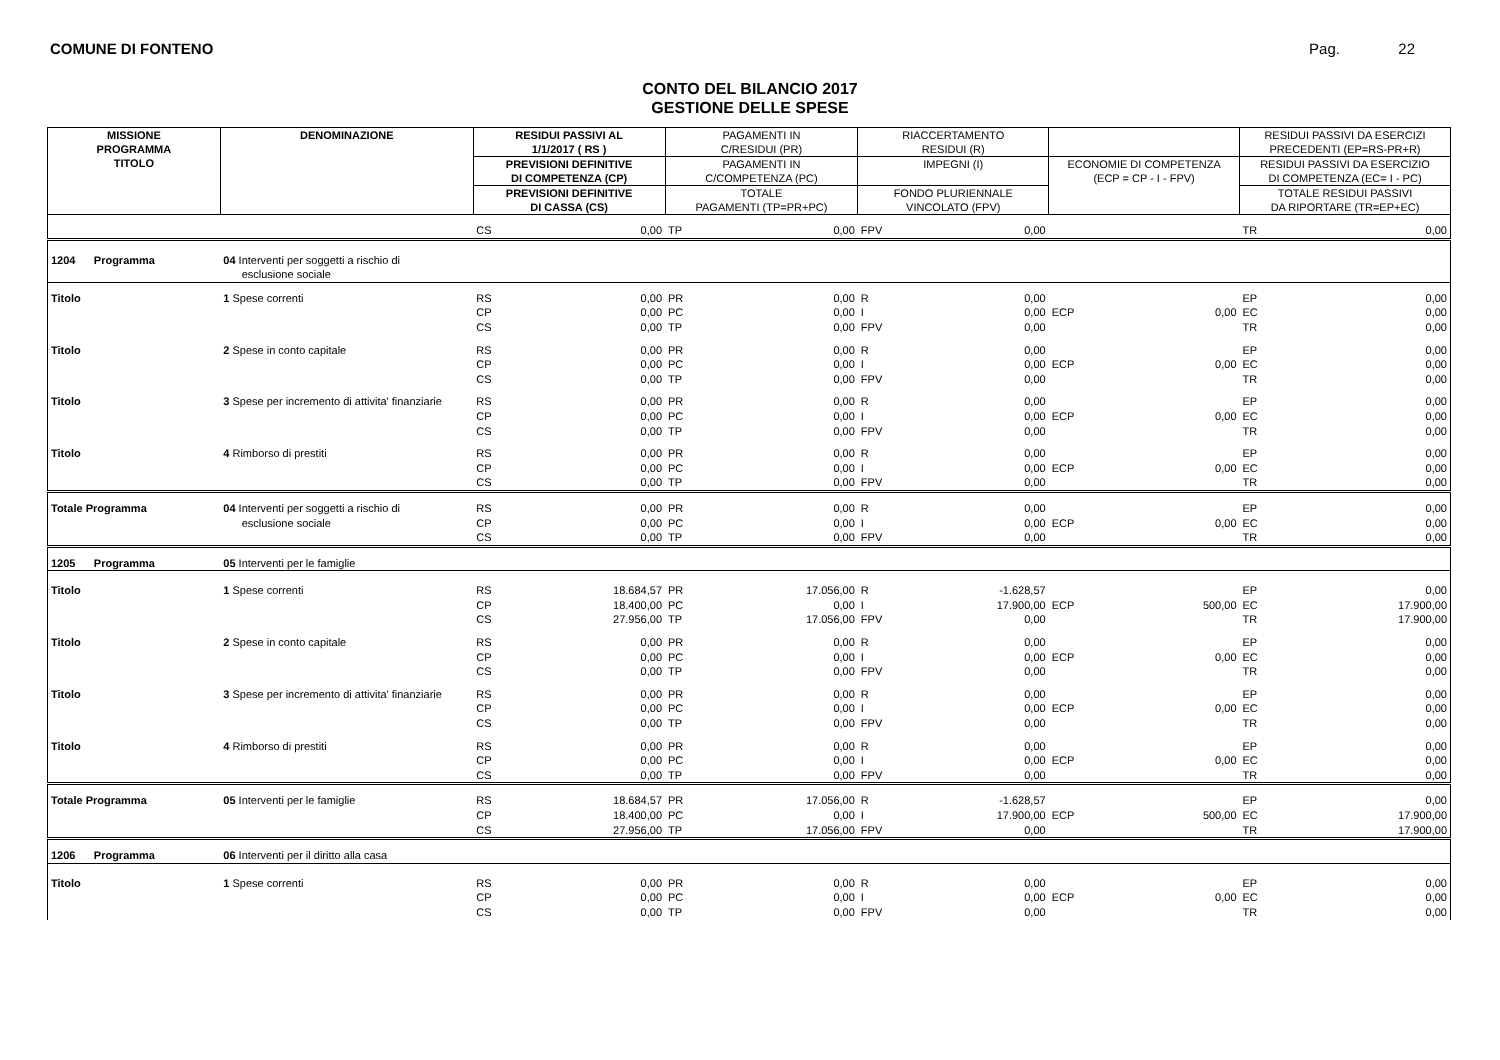COMUNE DI FONTENO Pag. 22
CONTO DEL BILANCIO 2017
GESTIONE DELLE SPESE
| MISSIONE PROGRAMMA TITOLO | DENOMINAZIONE | RESIDUI PASSIVI AL 1/1/2017 ( RS ) | | PAGAMENTI IN C/RESIDUI (PR) | | RIACCERTAMENTO RESIDUI (R) | | | | RESIDUI PASSIVI DA ESERCIZI PRECEDENTI (EP=RS-PR+R) | |
| --- | --- | --- | --- | --- | --- | --- | --- | --- | --- | --- | --- |
| | | PREVISIONI DEFINITIVE DI COMPETENZA (CP) | | PAGAMENTI IN C/COMPETENZA (PC) | | IMPEGNI (I) | | ECONOMIE DI COMPETENZA (ECP = CP - I - FPV) | | RESIDUI PASSIVI DA ESERCIZIO DI COMPETENZA (EC= I - PC) | |
| | | PREVISIONI DEFINITIVE DI CASSA (CS) | | TOTALE PAGAMENTI (TP=PR+PC) | | FONDO PLURIENNALE VINCOLATO (FPV) | | | | TOTALE RESIDUI PASSIVI DA RIPORTARE (TR=EP+EC) | |
| | | CS | 0,00 | TP | 0,00 | FPV | 0,00 | | | TR | 0,00 |
| 1204 Programma | 04 Interventi per soggetti a rischio di esclusione sociale | | | | | | | | | | |
| Titolo | 1 Spese correnti | RS | 0,00 | PR | 0,00 | R | 0,00 | | | EP | 0,00 |
| | | CP | 0,00 | PC | 0,00 | I | 0,00 | ECP | 0,00 | EC | 0,00 |
| | | CS | 0,00 | TP | 0,00 | FPV | 0,00 | | | TR | 0,00 |
| Titolo | 2 Spese in conto capitale | RS | 0,00 | PR | 0,00 | R | 0,00 | | | EP | 0,00 |
| | | CP | 0,00 | PC | 0,00 | I | 0,00 | ECP | 0,00 | EC | 0,00 |
| | | CS | 0,00 | TP | 0,00 | FPV | 0,00 | | | TR | 0,00 |
| Titolo | 3 Spese per incremento di attivita' finanziarie | RS | 0,00 | PR | 0,00 | R | 0,00 | | | EP | 0,00 |
| | | CP | 0,00 | PC | 0,00 | I | 0,00 | ECP | 0,00 | EC | 0,00 |
| | | CS | 0,00 | TP | 0,00 | FPV | 0,00 | | | TR | 0,00 |
| Titolo | 4 Rimborso di prestiti | RS | 0,00 | PR | 0,00 | R | 0,00 | | | EP | 0,00 |
| | | CP | 0,00 | PC | 0,00 | I | 0,00 | ECP | 0,00 | EC | 0,00 |
| | | CS | 0,00 | TP | 0,00 | FPV | 0,00 | | | TR | 0,00 |
| Totale Programma | 04 Interventi per soggetti a rischio di | RS | 0,00 | PR | 0,00 | R | 0,00 | | | EP | 0,00 |
| | esclusione sociale | CP | 0,00 | PC | 0,00 | I | 0,00 | ECP | 0,00 | EC | 0,00 |
| | | CS | 0,00 | TP | 0,00 | FPV | 0,00 | | | TR | 0,00 |
| 1205 Programma | 05 Interventi per le famiglie | | | | | | | | | | |
| Titolo | 1 Spese correnti | RS | 18.684,57 | PR | 17.056,00 | R | -1.628,57 | | | EP | 0,00 |
| | | CP | 18.400,00 | PC | 0,00 | I | 17.900,00 | ECP | 500,00 | EC | 17.900,00 |
| | | CS | 27.956,00 | TP | 17.056,00 | FPV | 0,00 | | | TR | 17.900,00 |
| Titolo | 2 Spese in conto capitale | RS | 0,00 | PR | 0,00 | R | 0,00 | | | EP | 0,00 |
| | | CP | 0,00 | PC | 0,00 | I | 0,00 | ECP | 0,00 | EC | 0,00 |
| | | CS | 0,00 | TP | 0,00 | FPV | 0,00 | | | TR | 0,00 |
| Titolo | 3 Spese per incremento di attivita' finanziarie | RS | 0,00 | PR | 0,00 | R | 0,00 | | | EP | 0,00 |
| | | CP | 0,00 | PC | 0,00 | I | 0,00 | ECP | 0,00 | EC | 0,00 |
| | | CS | 0,00 | TP | 0,00 | FPV | 0,00 | | | TR | 0,00 |
| Titolo | 4 Rimborso di prestiti | RS | 0,00 | PR | 0,00 | R | 0,00 | | | EP | 0,00 |
| | | CP | 0,00 | PC | 0,00 | I | 0,00 | ECP | 0,00 | EC | 0,00 |
| | | CS | 0,00 | TP | 0,00 | FPV | 0,00 | | | TR | 0,00 |
| Totale Programma | 05 Interventi per le famiglie | RS | 18.684,57 | PR | 17.056,00 | R | -1.628,57 | | | EP | 0,00 |
| | | CP | 18.400,00 | PC | 0,00 | I | 17.900,00 | ECP | 500,00 | EC | 17.900,00 |
| | | CS | 27.956,00 | TP | 17.056,00 | FPV | 0,00 | | | TR | 17.900,00 |
| 1206 Programma | 06 Interventi per il diritto alla casa | | | | | | | | | | |
| Titolo | 1 Spese correnti | RS | 0,00 | PR | 0,00 | R | 0,00 | | | EP | 0,00 |
| | | CP | 0,00 | PC | 0,00 | I | 0,00 | ECP | 0,00 | EC | 0,00 |
| | | CS | 0,00 | TP | 0,00 | FPV | 0,00 | | | TR | 0,00 |